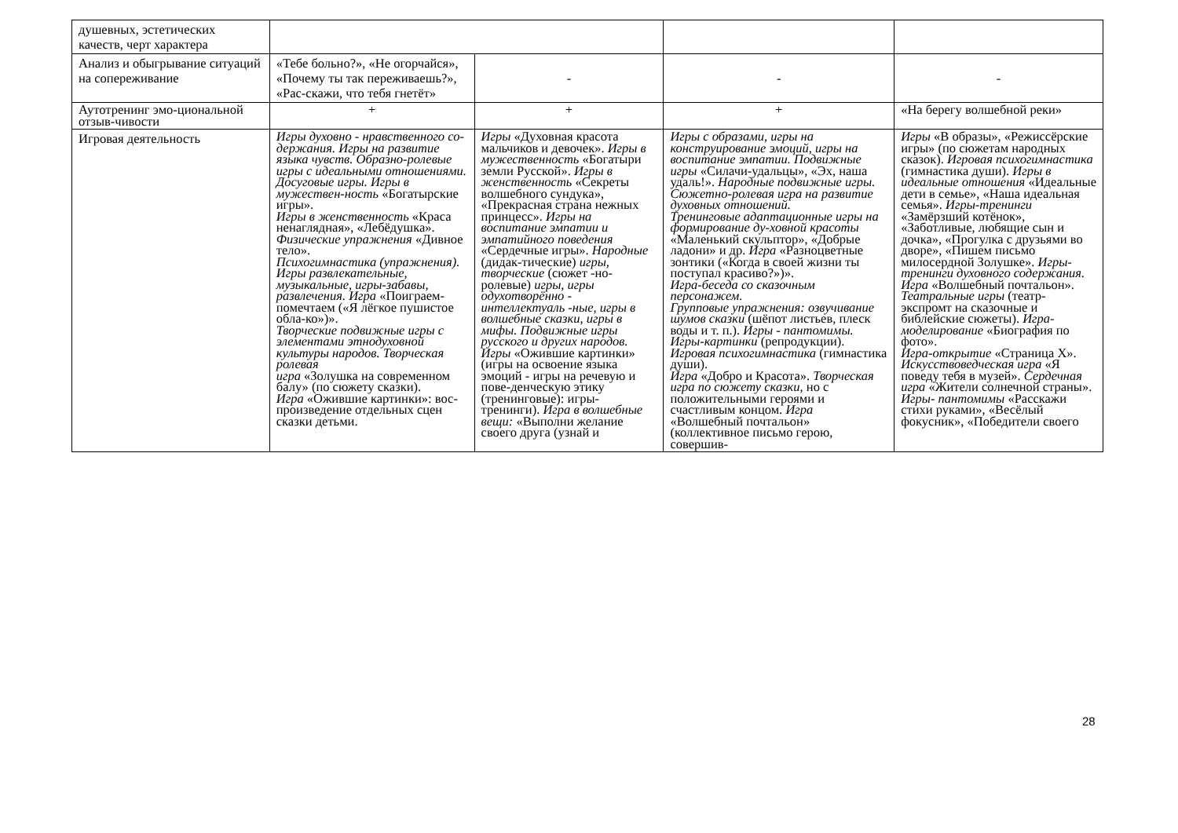| душевных, эстетических качеств, черт характера | | | | |
| Анализ и обыгрывание ситуаций на сопереживание | «Тебе больно?», «Не огорчайся», «Почему ты так переживаешь?», «Рас-скажи, что тебя гнетёт» | - | - | - |
| Аутотренинг эмо-циональной отзыв-чивости | + | + | + | «На берегу волшебной реки» |
| Игровая деятельность | Игры духовно - нравственного со-держания. Игры на развитие языка чувств. Образно-ролевые игры с идеальными отношениями. Досуговые игры. Игры в мужествен-ность «Богатырские игры». Игры в женственность «Краса ненаглядная», «Лебёдушка». Физические упражнения «Дивное тело». Психогимнастика (упражнения). Игры развлекательные, музыкальные, игры-забавы, развлечения. Игра «Поиграем-помечтаем («Я лёгкое пушистое обла-ко»)». Творческие подвижные игры с элементами этнодуховной культуры народов. Творческая ролевая игра «Золушка на современном балу» (по сюжету сказки). Игра «Ожившие картинки»: вос-произведение отдельных сцен сказки детьми. | Игры «Духовная красота мальчиков и девочек». Игры в мужественность «Богатыри земли Русской». Игры в женственность «Секреты волшебного сундука», «Прекрасная страна нежных принцесс». Игры на воспитание эмпатии и эмпатийного поведения «Сердечные игры». Народные (дидак-тические) игры, творческие (сюжет -но-ролевые) игры, игры одухотворённо - интеллектуаль -ные, игры в волшебные сказки, игры в мифы. Подвижные игры русского и других народов. Игры «Ожившие картинки» (игры на освоение языка эмоций - игры на речевую и пове-денческую этику (тренинговые): игры-тренинги). Игра в волшебные вещи: «Выполни желание своего друга (узнай и | Игры с образами, игры на конструирование эмоций, игры на воспитание эмпатии. Подвижные игры «Силачи-удальцы», «Эх, наша удаль!». Народные подвижные игры. Сюжетно-ролевая игра на развитие духовных отношений. Тренинговые адаптационные игры на формирование ду-ховной красоты «Маленький скульптор», «Добрые ладони» и др. Игра «Разноцветные зонтики («Когда в своей жизни ты поступал красиво?»)». Игра-беседа со сказочным персонажем. Групповые упражнения: озвучивание шумов сказки (шёпот листьев, плеск воды и т. п.). Игры - пантомимы. Игры-картинки (репродукции). Игровая психогимнастика (гимнастика души). Игра «Добро и Красота». Творческая игра по сюжету сказки, но с положительными героями и счастливым концом. Игра «Волшебный почтальон» (коллективное письмо герою, совершив- | Игры «В образы», «Режиссёрские игры» (по сюжетам народных сказок). Игровая психогимнастика (гимнастика души). Игры в идеальные отношения «Идеальные дети в семье», «Наша идеальная семья». Игры-тренинги «Замёрзший котёнок», «Заботливые, любящие сын и дочка», «Прогулка с друзьями во дворе», «Пишем письмо милосердной Золушке». Игры-тренинги духовного содержания. Игра «Волшебный почтальон». Театральные игры (театр-экспромт на сказочные и библейские сюжеты). Игра-моделирование «Биография по фото». Игра-открытие «Страница X». Искусствоведческая игра «Я поведу тебя в музей». Сердечная игра «Жители солнечной страны». Игры- пантомимы «Расскажи стихи руками», «Весёлый фокусник», «Победители своего |
28